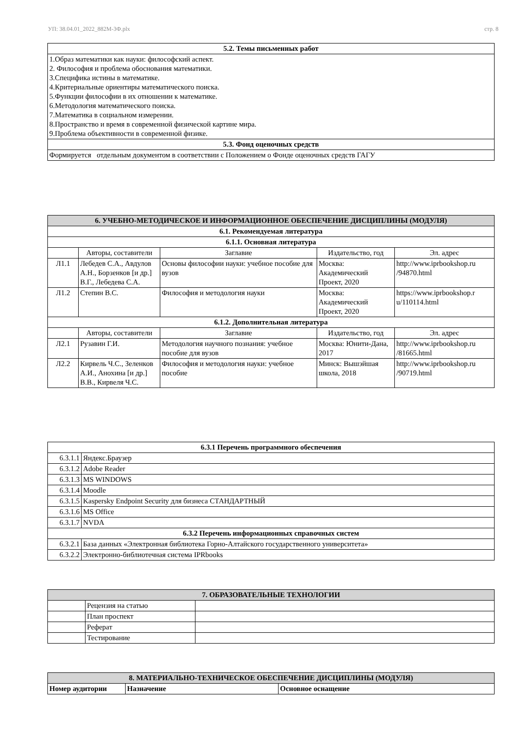УП: 38.04.01_2022_882М-3Ф.plx стр. 8
| 5.2. Темы письменных работ |
| --- |
| 1.Образ математики как науки: философский аспект. 2. Философия и проблема обоснования математики. 3.Специфика истины в математике. 4.Критериальные ориентиры математического поиска. 5.Функции философии в их отношении к математике. 6.Методология математического поиска. 7.Математика в социальном измерении. 8.Пространство и время в современной физической картине мира. 9.Проблема объективности в современной физике. |
| 5.3. Фонд оценочных средств |
| Формируется отдельным документом в соответствии с Положением о Фонде оценочных средств ГАГУ |
| 6. УЧЕБНО-МЕТОДИЧЕСКОЕ И ИНФОРМАЦИОННОЕ ОБЕСПЕЧЕНИЕ ДИСЦИПЛИНЫ (МОДУЛЯ) | | | | |
| --- | --- | --- | --- | --- |
| 6.1. Рекомендуемая литература | | | | |
| 6.1.1. Основная литература | | | | |
| | Авторы, составители | Заглавие | Издательство, год | Эл. адрес |
| Л1.1 | Лебедев С.А., Авдулов А.Н., Борзенков [и др.] В.Г., Лебедева С.А. | Основы философии науки: учебное пособие для вузов | Москва: Академический Проект, 2020 | http://www.iprbookshop.ru /94870.html |
| Л1.2 | Степин В.С. | Философия и методология науки | Москва: Академический Проект, 2020 | https://www.iprbookshop.r u/110114.html |
| 6.1.2. Дополнительная литература | | | | |
| | Авторы, составители | Заглавие | Издательство, год | Эл. адрес |
| Л2.1 | Рузавин Г.И. | Методология научного познания: учебное пособие для вузов | Москва: Юнити-Дана, 2017 | http://www.iprbookshop.ru /81665.html |
| Л2.2 | Кирвель Ч.С., Зеленков А.И., Анохина [и др.] В.В., Кирвеля Ч.С. | Философия и методология науки: учебное пособие | Минск: Вышэйшая школа, 2018 | http://www.iprbookshop.ru /90719.html |
| 6.3.1 Перечень программного обеспечения | |
| --- | --- |
| 6.3.1.1 | Яндекс.Браузер |
| 6.3.1.2 | Adobe Reader |
| 6.3.1.3 | MS WINDOWS |
| 6.3.1.4 | Moodle |
| 6.3.1.5 | Kaspersky Endpoint Security для бизнеса СТАНДАРТНЫЙ |
| 6.3.1.6 | MS Office |
| 6.3.1.7 | NVDA |
| 6.3.2 Перечень информационных справочных систем | |
| 6.3.2.1 | База данных «Электронная библиотека Горно-Алтайского государственного университета» |
| 6.3.2.2 | Электронно-библиотечная система IPRbooks |
| 7. ОБРАЗОВАТЕЛЬНЫЕ ТЕХНОЛОГИИ | | |
| --- | --- | --- |
| | Рецензия на статью | |
| | План проспект | |
| | Реферат | |
| | Тестирование | |
| 8. МАТЕРИАЛЬНО-ТЕХНИЧЕСКОЕ ОБЕСПЕЧЕНИЕ ДИСЦИПЛИНЫ (МОДУЛЯ) | | |
| --- | --- | --- |
| Номер аудитории | Назначение | Основное оснащение |